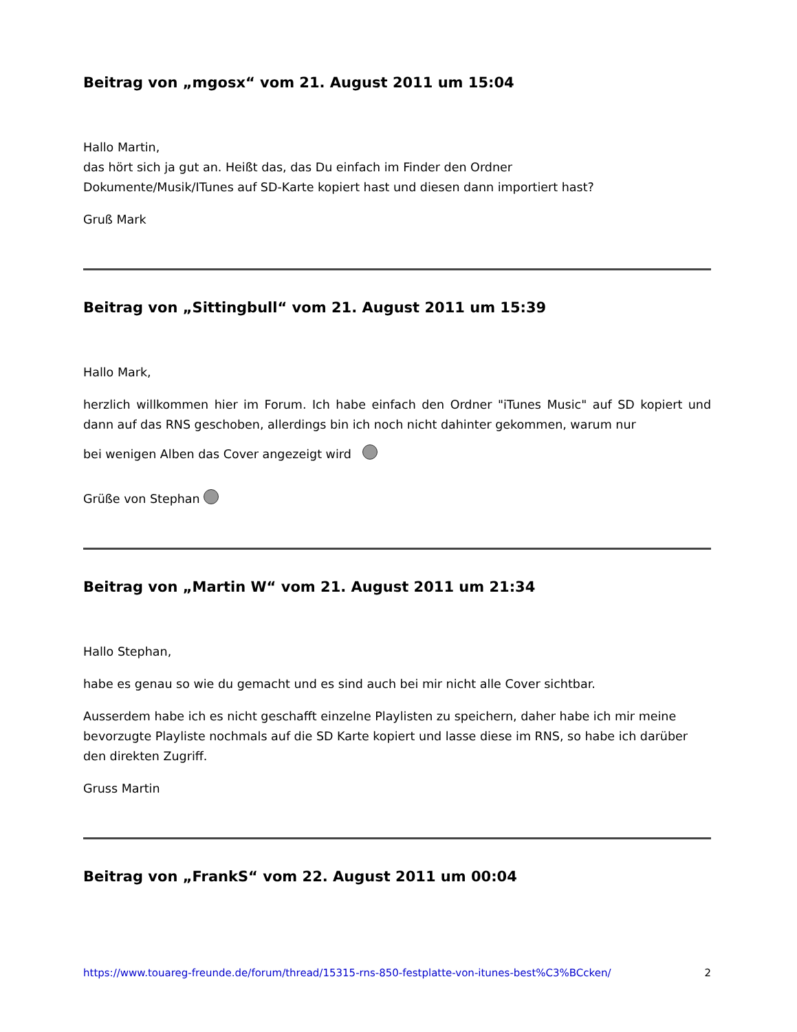Beitrag von „mgosx“ vom 21. August 2011 um 15:04
Hallo Martin,
das hört sich ja gut an. Heißt das, das Du einfach im Finder den Ordner
Dokumente/Musik/ITunes auf SD-Karte kopiert hast und diesen dann importiert hast?
Gruß Mark
Beitrag von „Sittingbull“ vom 21. August 2011 um 15:39
Hallo Mark,
herzlich willkommen hier im Forum. Ich habe einfach den Ordner "iTunes Music" auf SD kopiert und dann auf das RNS geschoben, allerdings bin ich noch nicht dahinter gekommen, warum nur
bei wenigen Alben das Cover angezeigt wird
Grüße von Stephan
Beitrag von „Martin W“ vom 21. August 2011 um 21:34
Hallo Stephan,
habe es genau so wie du gemacht und es sind auch bei mir nicht alle Cover sichtbar.
Ausserdem habe ich es nicht geschafft einzelne Playlisten zu speichern, daher habe ich mir meine
bevorzugte Playliste nochmals auf die SD Karte kopiert und lasse diese im RNS, so habe ich darüber
den direkten Zugriff.
Gruss Martin
Beitrag von „FrankS“ vom 22. August 2011 um 00:04
https://www.touareg-freunde.de/forum/thread/15315-rns-850-festplatte-von-itunes-best%C3%BCcken/ 2